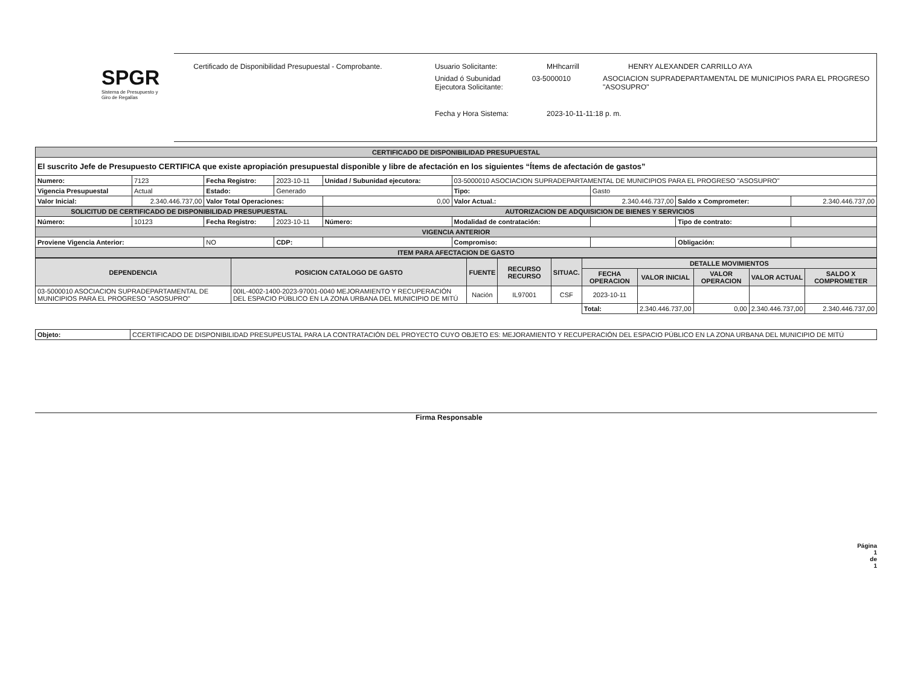SPGR
Sistema de Presupuesto y Giro de Regalías
Certificado de Disponibilidad Presupuestal - Comprobante. Usuario Solicitante: MHhcarrill HENRY ALEXANDER CARRILLO AYA
Unidad ó Subunidad Ejecutora Solicitante: 03-5000010 ASOCIACION SUPRADEPARTAMENTAL DE MUNICIPIOS PARA EL PROGRESO "ASOSUPRO"
Fecha y Hora Sistema: 2023-10-11-11:18 p. m.
| CERTIFICADO DE DISPONIBILIDAD PRESUPUESTAL | | | | | | | | |
| El suscrito Jefe de Presupuesto CERTIFICA que existe apropiación presupuestal disponible y libre de afectación en los siguientes “Ítems de afectación de gastos” | | | | | | | | |
| Numero: | 7123 | Fecha Registro: | 2023-10-11 | Unidad / Subunidad ejecutora: | 03-5000010 ASOCIACION SUPRADEPARTAMENTAL DE MUNICIPIOS PARA EL PROGRESO "ASOSUPRO" | | | |
| Vigencia Presupuestal | Actual | Estado: | Generado | | Tipo: | Gasto | | |
| Valor Inicial: | 2.340.446.737,00 | Valor Total Operaciones: | | 0,00 | Valor Actual.: | 2.340.446.737,00 | Saldo x Comprometer: | 2.340.446.737,00 |
| SOLICITUD DE CERTIFICADO DE DISPONIBILIDAD PRESUPUESTAL | | | | AUTORIZACION DE ADQUISICION DE BIENES Y SERVICIOS | | | | |
| Número: | 10123 | Fecha Registro: | 2023-10-11 | Número: | Modalidad de contratación: | | Tipo de contrato: | |
| VIGENCIA ANTERIOR | | | | | | | | |
| Proviene Vigencia Anterior: | | NO | CDP: | | Compromiso: | | Obligación: | |
| ITEM PARA AFECTACION DE GASTO | | | | | | | | |
| DEPENDENCIA | POSICION CATALOGO DE GASTO | FUENTE | RECURSO RECURSO | SITUAC. | DETALLE MOVIMIENTOS | | | | |
| --- | --- | --- | --- | --- | --- | --- | --- | --- | --- |
| | | | | | FECHA OPERACION | VALOR INICIAL | VALOR OPERACION | VALOR ACTUAL | SALDO X COMPROMETER |
| 03-5000010 ASOCIACION SUPRADEPARTAMENTAL DE MUNICIPIOS PARA EL PROGRESO "ASOSUPRO" | 00IL-4002-1400-2023-97001-0040 MEJORAMIENTO Y RECUPERACIÓN DEL ESPACIO PÚBLICO EN LA ZONA URBANA DEL MUNICIPIO DE MITÚ | Nación | IL97001 | CSF | 2023-10-11 | | | | |
| | | | | | Total: | 2.340.446.737,00 | 0,00 | 2.340.446.737,00 | 2.340.446.737,00 |
| Objeto: | CCERTIFICADO DE DISPONIBILIDAD PRESUPEUSTAL PARA LA CONTRATACIÓN DEL PROYECTO CUYO OBJETO ES: MEJORAMIENTO Y RECUPERACIÓN DEL ESPACIO PÚBLICO EN LA ZONA URBANA DEL MUNICIPIO DE MITÚ |
Firma Responsable
Página
1
de
1